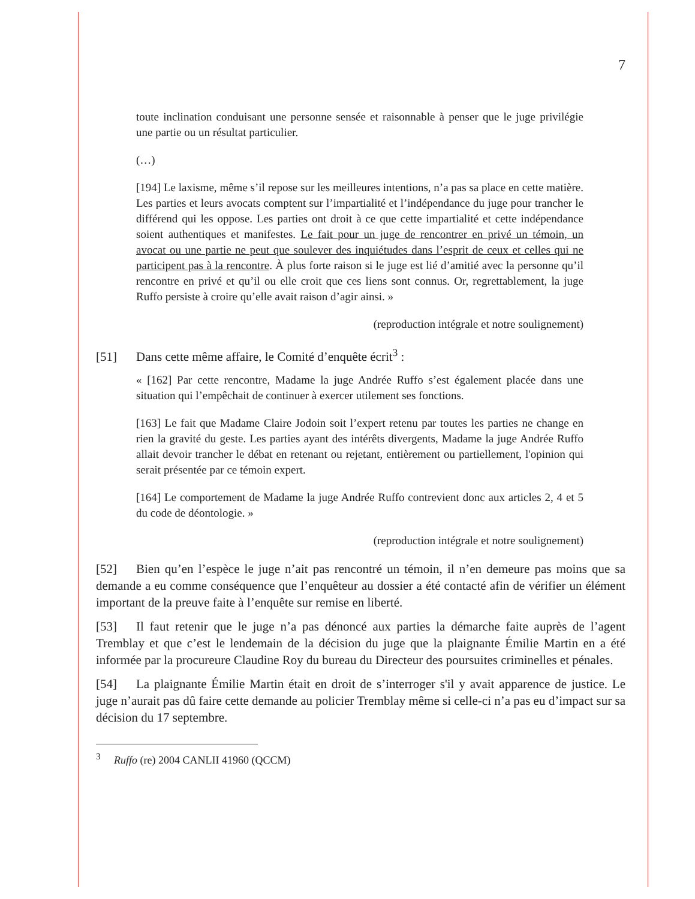7
toute inclination conduisant une personne sensée et raisonnable à penser que le juge privilégie une partie ou un résultat particulier.
(…)
[194] Le laxisme, même s’il repose sur les meilleures intentions, n’a pas sa place en cette matière. Les parties et leurs avocats comptent sur l’impartialité et l’indépendance du juge pour trancher le différend qui les oppose. Les parties ont droit à ce que cette impartialité et cette indépendance soient authentiques et manifestes. Le fait pour un juge de rencontrer en privé un témoin, un avocat ou une partie ne peut que soulever des inquiétudes dans l’esprit de ceux et celles qui ne participent pas à la rencontre. À plus forte raison si le juge est lié d’amitié avec la personne qu’il rencontre en privé et qu’il ou elle croit que ces liens sont connus. Or, regrettablement, la juge Ruffo persiste à croire qu’elle avait raison d’agir ainsi. »
(reproduction intégrale et notre soulignement)
[51] Dans cette même affaire, le Comité d’enquête écrit<sup>3</sup> :
« [162] Par cette rencontre, Madame la juge Andrée Ruffo s’est également placée dans une situation qui l’empêchait de continuer à exercer utilement ses fonctions.
[163] Le fait que Madame Claire Jodoin soit l’expert retenu par toutes les parties ne change en rien la gravité du geste. Les parties ayant des intérêts divergents, Madame la juge Andrée Ruffo allait devoir trancher le débat en retenant ou rejetant, entièrement ou partiellement, l'opinion qui serait présentée par ce témoin expert.
[164] Le comportement de Madame la juge Andrée Ruffo contrevient donc aux articles 2, 4 et 5 du code de déontologie. »
(reproduction intégrale et notre soulignement)
[52] Bien qu’en l’espèce le juge n’ait pas rencontré un témoin, il n’en demeure pas moins que sa demande a eu comme conséquence que l’enquêteur au dossier a été contacté afin de vérifier un élément important de la preuve faite à l’enquête sur remise en liberté.
[53] Il faut retenir que le juge n’a pas dénoncé aux parties la démarche faite auprès de l’agent Tremblay et que c’est le lendemain de la décision du juge que la plaignante Émilie Martin en a été informée par la procureure Claudine Roy du bureau du Directeur des poursuites criminelles et pénales.
[54] La plaignante Émilie Martin était en droit de s’interroger s'il y avait apparence de justice. Le juge n’aurait pas dû faire cette demande au policier Tremblay même si celle-ci n’a pas eu d’impact sur sa décision du 17 septembre.
<sup>3</sup> Ruffo (re) 2004 CANLII 41960 (QCCM)